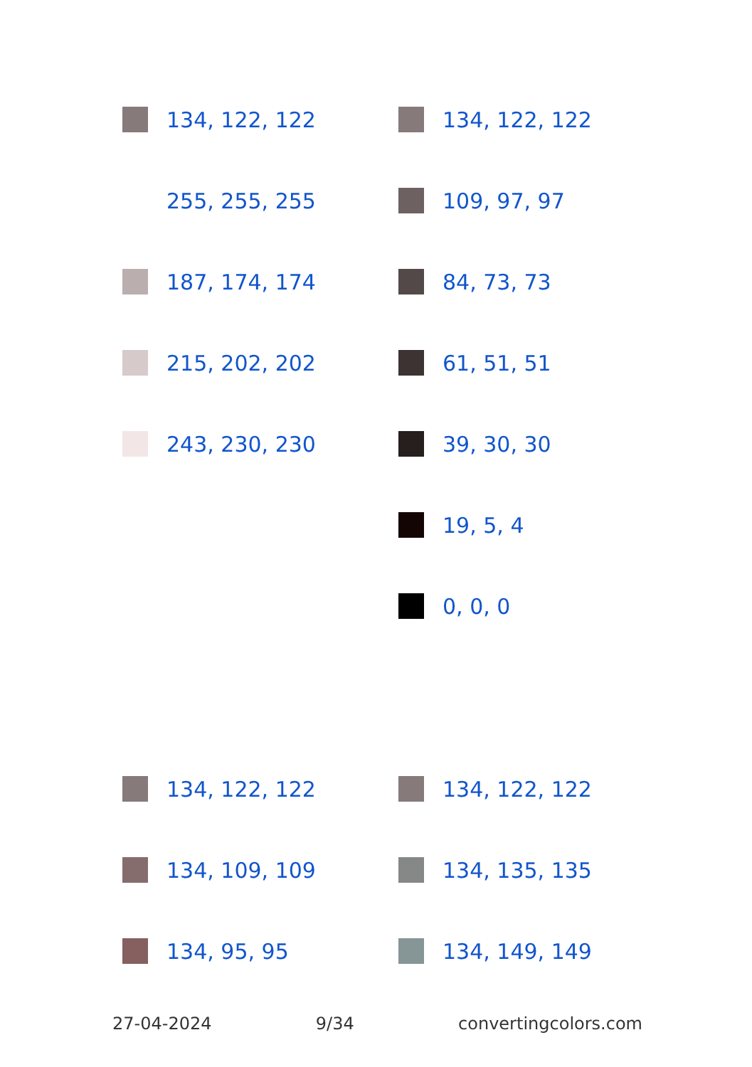134, 122, 122
255, 255, 255
187, 174, 174
215, 202, 202
243, 230, 230
134, 122, 122
109, 97, 97
84, 73, 73
61, 51, 51
39, 30, 30
19, 5, 4
0, 0, 0
134, 122, 122
134, 109, 109
134, 95, 95
134, 122, 122
134, 135, 135
134, 149, 149
27-04-2024 9/34 convertingcolors.com